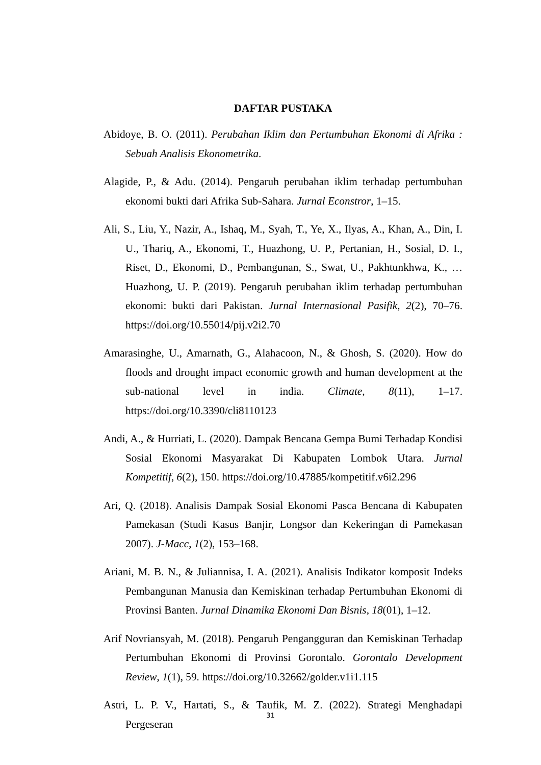DAFTAR PUSTAKA
Abidoye, B. O. (2011). Perubahan Iklim dan Pertumbuhan Ekonomi di Afrika : Sebuah Analisis Ekonometrika.
Alagide, P., & Adu. (2014). Pengaruh perubahan iklim terhadap pertumbuhan ekonomi bukti dari Afrika Sub-Sahara. Jurnal Econstror, 1–15.
Ali, S., Liu, Y., Nazir, A., Ishaq, M., Syah, T., Ye, X., Ilyas, A., Khan, A., Din, I. U., Thariq, A., Ekonomi, T., Huazhong, U. P., Pertanian, H., Sosial, D. I., Riset, D., Ekonomi, D., Pembangunan, S., Swat, U., Pakhtunkhwa, K., … Huazhong, U. P. (2019). Pengaruh perubahan iklim terhadap pertumbuhan ekonomi: bukti dari Pakistan. Jurnal Internasional Pasifik, 2(2), 70–76. https://doi.org/10.55014/pij.v2i2.70
Amarasinghe, U., Amarnath, G., Alahacoon, N., & Ghosh, S. (2020). How do floods and drought impact economic growth and human development at the sub-national level in india. Climate, 8(11), 1–17. https://doi.org/10.3390/cli8110123
Andi, A., & Hurriati, L. (2020). Dampak Bencana Gempa Bumi Terhadap Kondisi Sosial Ekonomi Masyarakat Di Kabupaten Lombok Utara. Jurnal Kompetitif, 6(2), 150. https://doi.org/10.47885/kompetitif.v6i2.296
Ari, Q. (2018). Analisis Dampak Sosial Ekonomi Pasca Bencana di Kabupaten Pamekasan (Studi Kasus Banjir, Longsor dan Kekeringan di Pamekasan 2007). J-Macc, 1(2), 153–168.
Ariani, M. B. N., & Juliannisa, I. A. (2021). Analisis Indikator komposit Indeks Pembangunan Manusia dan Kemiskinan terhadap Pertumbuhan Ekonomi di Provinsi Banten. Jurnal Dinamika Ekonomi Dan Bisnis, 18(01), 1–12.
Arif Novriansyah, M. (2018). Pengaruh Pengangguran dan Kemiskinan Terhadap Pertumbuhan Ekonomi di Provinsi Gorontalo. Gorontalo Development Review, 1(1), 59. https://doi.org/10.32662/golder.v1i1.115
Astri, L. P. V., Hartati, S., & Taufik, M. Z. (2022). Strategi Menghadapi Pergeseran
31